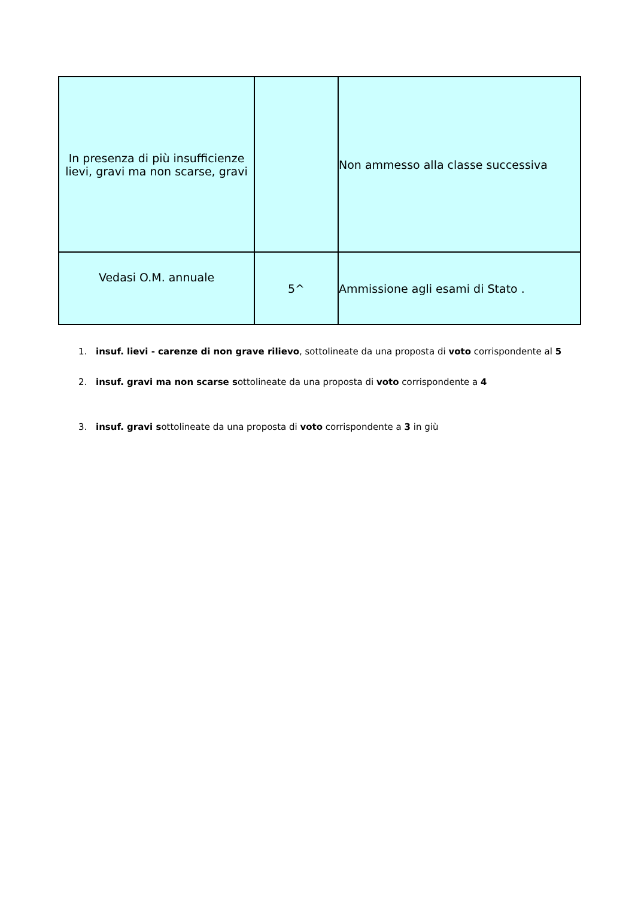| In presenza di più insufficienze lievi, gravi ma non scarse, gravi | | Non ammesso alla classe successiva |
| Vedasi O.M. annuale | 5^ | Ammissione agli esami di Stato . |
1. insuf. lievi - carenze di non grave rilievo, sottolineate da una proposta di voto corrispondente al 5
2. insuf. gravi ma non scarse sottolineate da una proposta di voto corrispondente a 4
3. insuf. gravi sottolineate da una proposta di voto corrispondente a 3 in giù